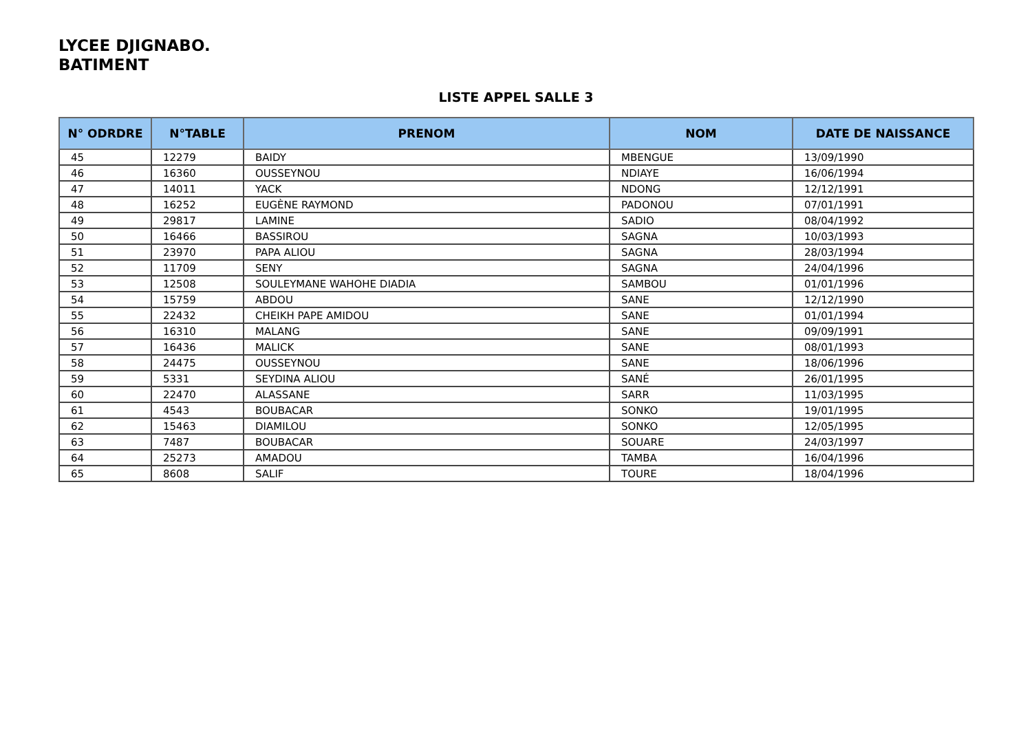LYCEE DJIGNABO.
BATIMENT
LISTE APPEL SALLE 3
| N° ODRDRE | N°TABLE | PRENOM | NOM | DATE DE NAISSANCE |
| --- | --- | --- | --- | --- |
| 45 | 12279 | BAIDY | MBENGUE | 13/09/1990 |
| 46 | 16360 | OUSSEYNOU | NDIAYE | 16/06/1994 |
| 47 | 14011 | YACK | NDONG | 12/12/1991 |
| 48 | 16252 | EUGÈNE RAYMOND | PADONOU | 07/01/1991 |
| 49 | 29817 | LAMINE | SADIO | 08/04/1992 |
| 50 | 16466 | BASSIROU | SAGNA | 10/03/1993 |
| 51 | 23970 | PAPA ALIOU | SAGNA | 28/03/1994 |
| 52 | 11709 | SENY | SAGNA | 24/04/1996 |
| 53 | 12508 | SOULEYMANE WAHOHE DIADIA | SAMBOU | 01/01/1996 |
| 54 | 15759 | ABDOU | SANE | 12/12/1990 |
| 55 | 22432 | CHEIKH PAPE AMIDOU | SANE | 01/01/1994 |
| 56 | 16310 | MALANG | SANE | 09/09/1991 |
| 57 | 16436 | MALICK | SANE | 08/01/1993 |
| 58 | 24475 | OUSSEYNOU | SANE | 18/06/1996 |
| 59 | 5331 | SEYDINA ALIOU | SANÉ | 26/01/1995 |
| 60 | 22470 | ALASSANE | SARR | 11/03/1995 |
| 61 | 4543 | BOUBACAR | SONKO | 19/01/1995 |
| 62 | 15463 | DIAMILOU | SONKO | 12/05/1995 |
| 63 | 7487 | BOUBACAR | SOUARE | 24/03/1997 |
| 64 | 25273 | AMADOU | TAMBA | 16/04/1996 |
| 65 | 8608 | SALIF | TOURE | 18/04/1996 |